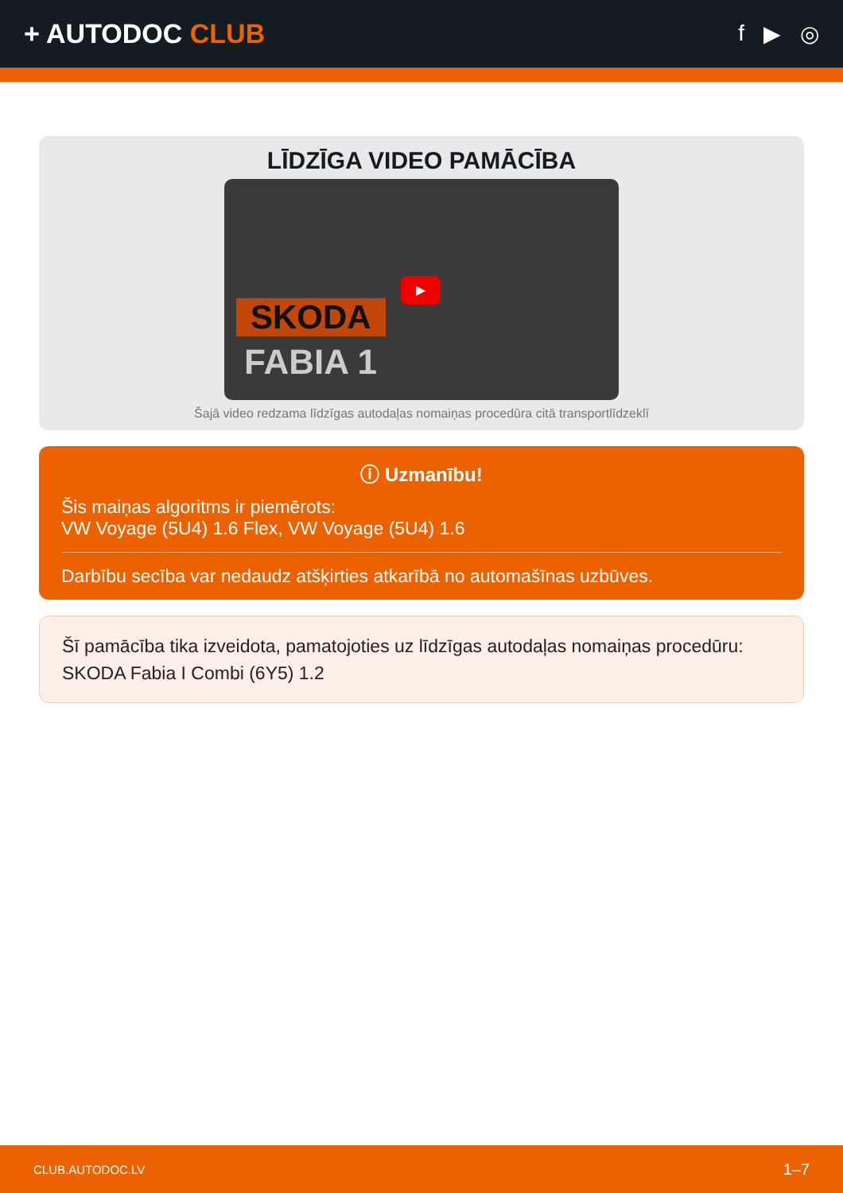+ AUTODOC CLUB
f ▶ ◎
LĪDZĪGA VIDEO PAMĀCĪBA
SKODA
FABIA 1
▶
Šajā video redzama līdzīgas autodaļas nomaiņas procedūra citā transportlīdzeklī
ⓘ Uzmanību!
Šis maiņas algoritms ir piemērots:
VW Voyage (5U4) 1.6 Flex, VW Voyage (5U4) 1.6
Darbību secība var nedaudz atšķirties atkarībā no automašīnas uzbūves.
Šī pamācība tika izveidota, pamatojoties uz līdzīgas autodaļas nomaiņas procedūru: SKODA Fabia I Combi (6Y5) 1.2
CLUB.AUTODOC.LV 1–7